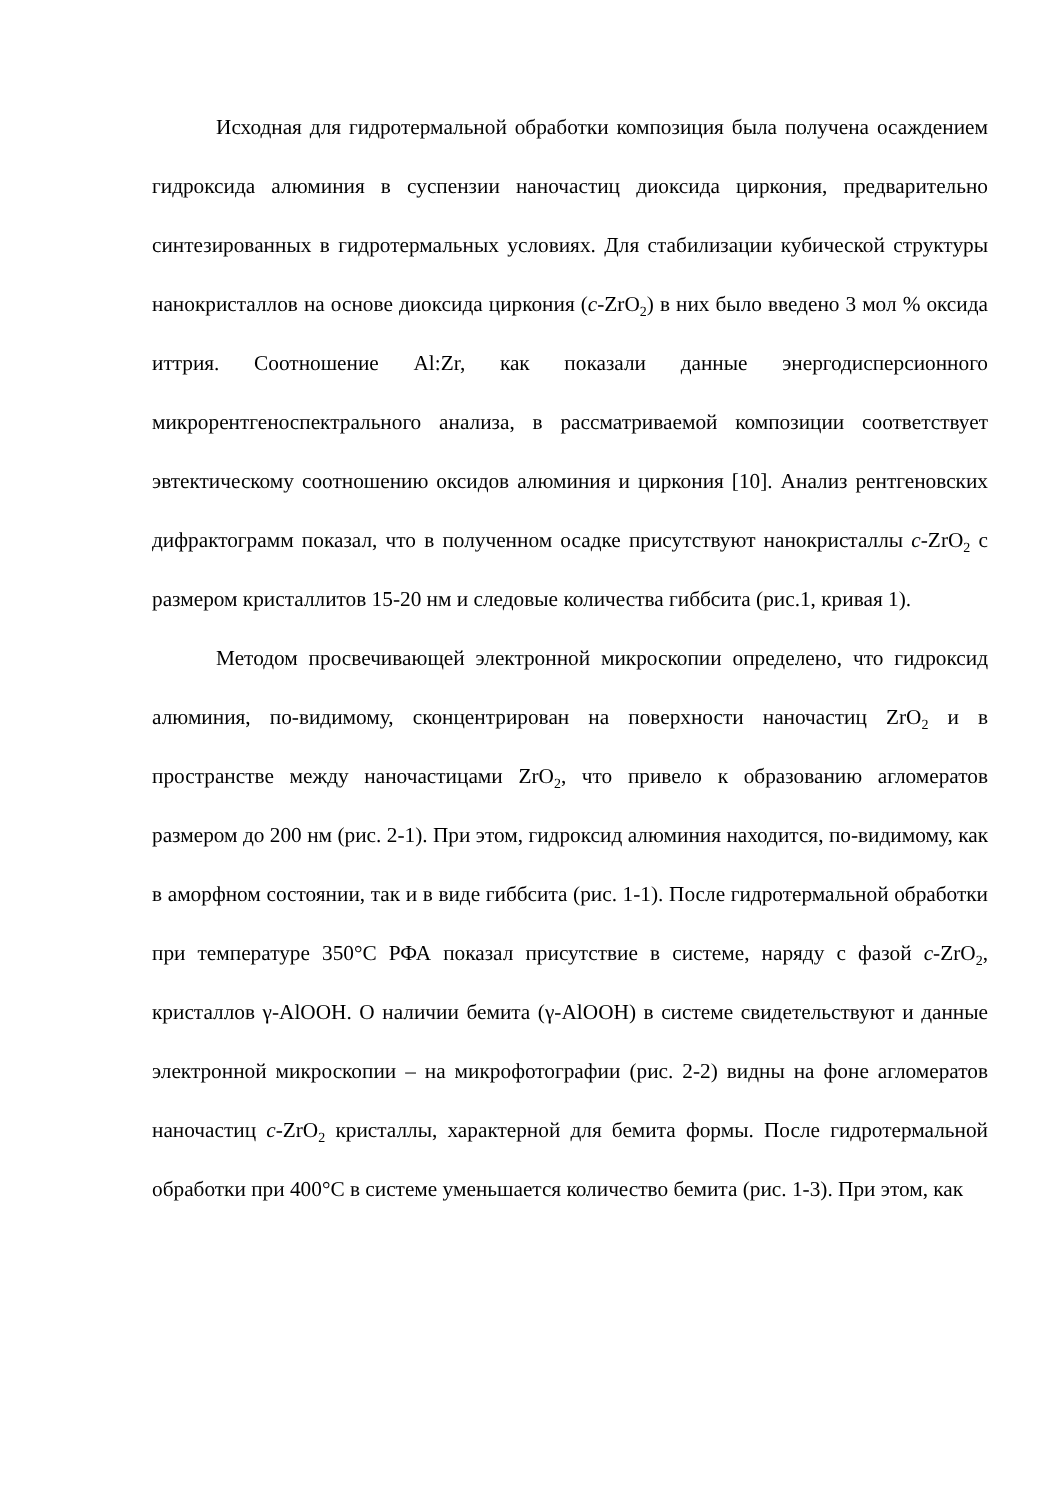Исходная для гидротермальной обработки композиция была получена осаждением гидроксида алюминия в суспензии наночастиц диоксида циркония, предварительно синтезированных в гидротермальных условиях. Для стабилизации кубической структуры нанокристаллов на основе диоксида циркония (c-ZrO<sub>2</sub>) в них было введено 3 мол % оксида иттрия. Соотношение Al:Zr, как показали данные энергодисперсионного микрорентгеноспектрального анализа, в рассматриваемой композиции соответствует эвтектическому соотношению оксидов алюминия и циркония [10]. Анализ рентгеновских дифрактограмм показал, что в полученном осадке присутствуют нанокристаллы c-ZrO<sub>2</sub> с размером кристаллитов 15-20 нм и следовые количества гиббсита (рис.1, кривая 1).
Методом просвечивающей электронной микроскопии определено, что гидроксид алюминия, по-видимому, сконцентрирован на поверхности наночастиц ZrO<sub>2</sub> и в пространстве между наночастицами ZrO<sub>2</sub>, что привело к образованию агломератов размером до 200 нм (рис. 2-1). При этом, гидроксид алюминия находится, по-видимому, как в аморфном состоянии, так и в виде гиббсита (рис. 1-1). После гидротермальной обработки при температуре 350°C РФА показал присутствие в системе, наряду с фазой c-ZrO<sub>2</sub>, кристаллов γ-AlOOH. О наличии бемита (γ-AlOOH) в системе свидетельствуют и данные электронной микроскопии – на микрофотографии (рис. 2-2) видны на фоне агломератов наночастиц c-ZrO<sub>2</sub> кристаллы, характерной для бемита формы. После гидротермальной обработки при 400°C в системе уменьшается количество бемита (рис. 1-3). При этом, как